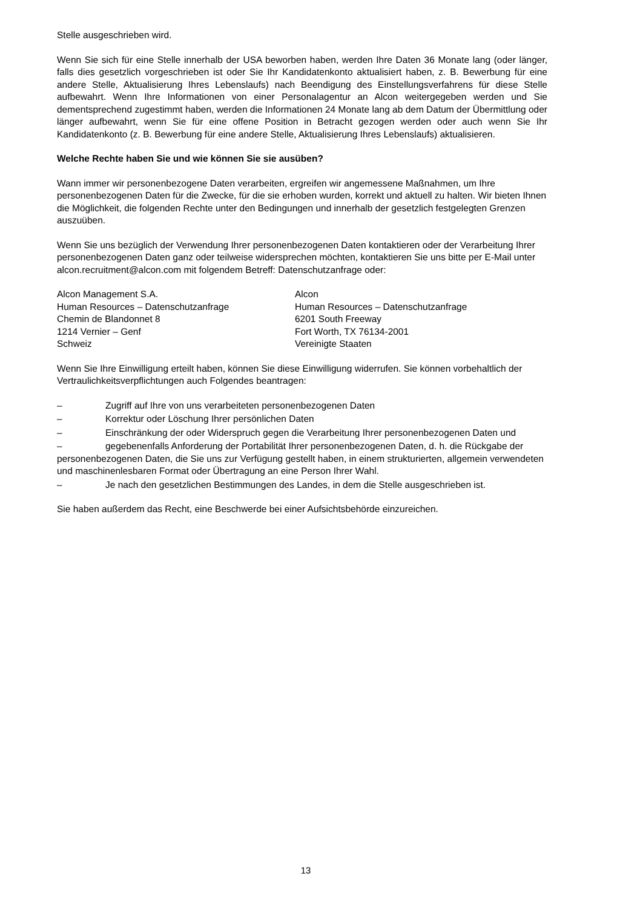Stelle ausgeschrieben wird.
Wenn Sie sich für eine Stelle innerhalb der USA beworben haben, werden Ihre Daten 36 Monate lang (oder länger, falls dies gesetzlich vorgeschrieben ist oder Sie Ihr Kandidatenkonto aktualisiert haben, z. B. Bewerbung für eine andere Stelle, Aktualisierung Ihres Lebenslaufs) nach Beendigung des Einstellungsverfahrens für diese Stelle aufbewahrt. Wenn Ihre Informationen von einer Personalagentur an Alcon weitergegeben werden und Sie dementsprechend zugestimmt haben, werden die Informationen 24 Monate lang ab dem Datum der Übermittlung oder länger aufbewahrt, wenn Sie für eine offene Position in Betracht gezogen werden oder auch wenn Sie Ihr Kandidatenkonto (z. B. Bewerbung für eine andere Stelle, Aktualisierung Ihres Lebenslaufs) aktualisieren.
Welche Rechte haben Sie und wie können Sie sie ausüben?
Wann immer wir personenbezogene Daten verarbeiten, ergreifen wir angemessene Maßnahmen, um Ihre personenbezogenen Daten für die Zwecke, für die sie erhoben wurden, korrekt und aktuell zu halten. Wir bieten Ihnen die Möglichkeit, die folgenden Rechte unter den Bedingungen und innerhalb der gesetzlich festgelegten Grenzen auszuüben.
Wenn Sie uns bezüglich der Verwendung Ihrer personenbezogenen Daten kontaktieren oder der Verarbeitung Ihrer personenbezogenen Daten ganz oder teilweise widersprechen möchten, kontaktieren Sie uns bitte per E-Mail unter alcon.recruitment@alcon.com mit folgendem Betreff: Datenschutzanfrage oder:
Alcon Management S.A.
Human Resources – Datenschutzanfrage
Chemin de Blandonnet 8
1214 Vernier – Genf
Schweiz
Alcon
Human Resources – Datenschutzanfrage
6201 South Freeway
Fort Worth, TX 76134-2001
Vereinigte Staaten
Wenn Sie Ihre Einwilligung erteilt haben, können Sie diese Einwilligung widerrufen. Sie können vorbehaltlich der Vertraulichkeitsverpflichtungen auch Folgendes beantragen:
– Zugriff auf Ihre von uns verarbeiteten personenbezogenen Daten
– Korrektur oder Löschung Ihrer persönlichen Daten
– Einschränkung der oder Widerspruch gegen die Verarbeitung Ihrer personenbezogenen Daten und
– gegebenenfalls Anforderung der Portabilität Ihrer personenbezogenen Daten, d. h. die Rückgabe der personenbezogenen Daten, die Sie uns zur Verfügung gestellt haben, in einem strukturierten, allgemein verwendeten und maschinenlesbaren Format oder Übertragung an eine Person Ihrer Wahl.
– Je nach den gesetzlichen Bestimmungen des Landes, in dem die Stelle ausgeschrieben ist.
Sie haben außerdem das Recht, eine Beschwerde bei einer Aufsichtsbehörde einzureichen.
13